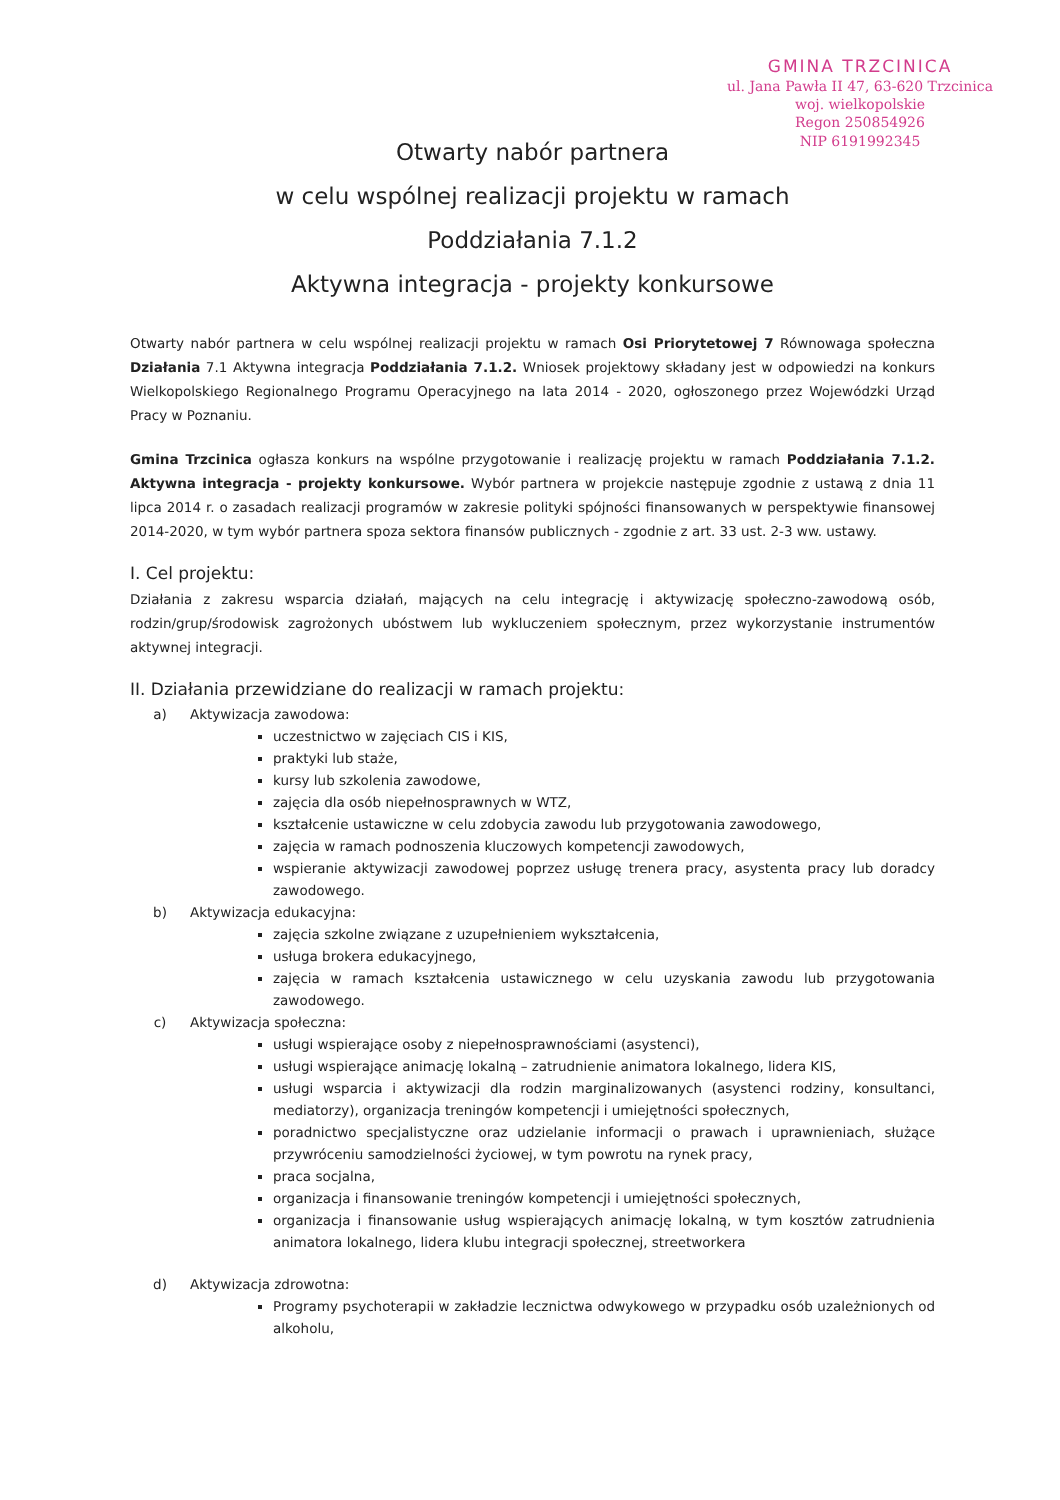GMINA TRZCINICA
ul. Jana Pawła II 47, 63-620 Trzcinica
woj. wielkopolskie
Regon 250854926
NIP 6191992345
Otwarty nabór partnera
w celu wspólnej realizacji projektu w ramach
Poddziałania 7.1.2
Aktywna integracja - projekty konkursowe
Otwarty nabór partnera w celu wspólnej realizacji projektu w ramach Osi Priorytetowej 7 Równowaga społeczna Działania 7.1 Aktywna integracja Poddziałania 7.1.2. Wniosek projektowy składany jest w odpowiedzi na konkurs Wielkopolskiego Regionalnego Programu Operacyjnego na lata 2014 - 2020, ogłoszonego przez Wojewódzki Urząd Pracy w Poznaniu.
Gmina Trzcinica ogłasza konkurs na wspólne przygotowanie i realizację projektu w ramach Poddziałania 7.1.2. Aktywna integracja - projekty konkursowe. Wybór partnera w projekcie następuje zgodnie z ustawą z dnia 11 lipca 2014 r. o zasadach realizacji programów w zakresie polityki spójności finansowanych w perspektywie finansowej 2014-2020, w tym wybór partnera spoza sektora finansów publicznych - zgodnie z art. 33 ust. 2-3 ww. ustawy.
I. Cel projektu:
Działania z zakresu wsparcia działań, mających na celu integrację i aktywizację społeczno-zawodową osób, rodzin/grup/środowisk zagrożonych ubóstwem lub wykluczeniem społecznym, przez wykorzystanie instrumentów aktywnej integracji.
II. Działania przewidziane do realizacji w ramach projektu:
a) Aktywizacja zawodowa:
uczestnictwo w zajęciach CIS i KIS,
praktyki lub staże,
kursy lub szkolenia zawodowe,
zajęcia dla osób niepełnosprawnych w WTZ,
kształcenie ustawiczne w celu zdobycia zawodu lub przygotowania zawodowego,
zajęcia w ramach podnoszenia kluczowych kompetencji zawodowych,
wspieranie aktywizacji zawodowej poprzez usługę trenera pracy, asystenta pracy lub doradcy zawodowego.
b) Aktywizacja edukacyjna:
zajęcia szkolne związane z uzupełnieniem wykształcenia,
usługa brokera edukacyjnego,
zajęcia w ramach kształcenia ustawicznego w celu uzyskania zawodu lub przygotowania zawodowego.
c) Aktywizacja społeczna:
usługi wspierające osoby z niepełnosprawnościami (asystenci),
usługi wspierające animację lokalną – zatrudnienie animatora lokalnego, lidera KIS,
usługi wsparcia i aktywizacji dla rodzin marginalizowanych (asystenci rodziny, konsultanci, mediatorzy), organizacja treningów kompetencji i umiejętności społecznych,
poradnictwo specjalistyczne oraz udzielanie informacji o prawach i uprawnieniach, służące przywróceniu samodzielności życiowej, w tym powrotu na rynek pracy,
praca socjalna,
organizacja i finansowanie treningów kompetencji i umiejętności społecznych,
organizacja i finansowanie usług wspierających animację lokalną, w tym kosztów zatrudnienia animatora lokalnego, lidera klubu integracji społecznej, streetworkera
d) Aktywizacja zdrowotna:
Programy psychoterapii w zakładzie lecznictwa odwykowego w przypadku osób uzależnionych od alkoholu,